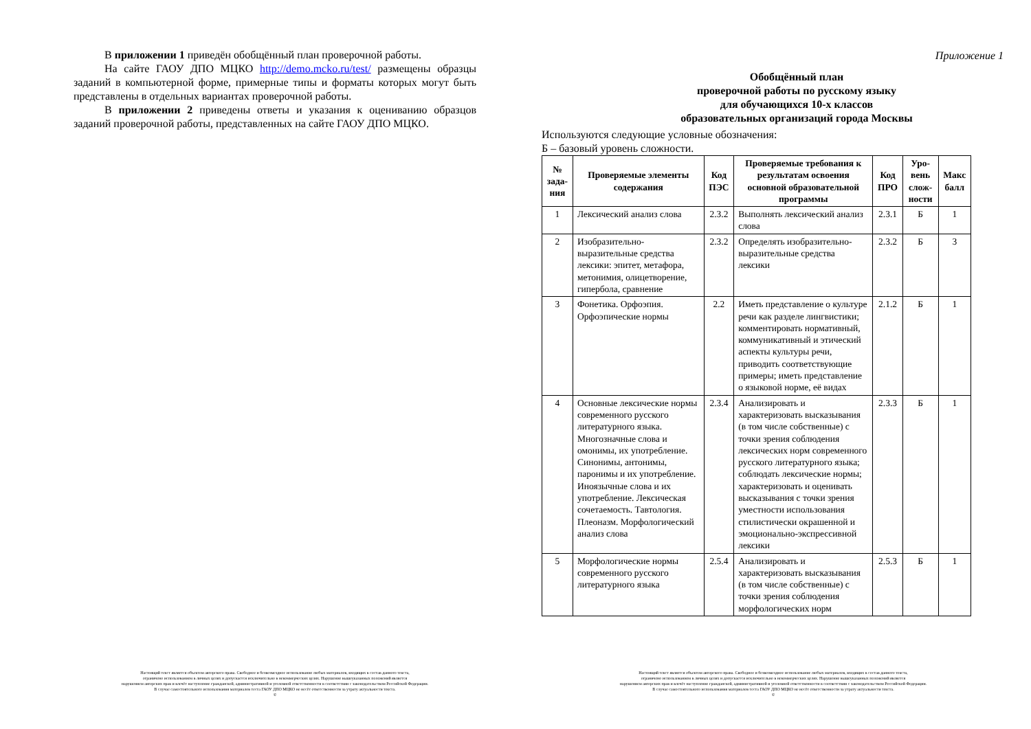В приложении 1 приведён обобщённый план проверочной работы.
На сайте ГАОУ ДПО МЦКО http://demo.mcko.ru/test/ размещены образцы заданий в компьютерной форме, примерные типы и форматы которых могут быть представлены в отдельных вариантах проверочной работы.
В приложении 2 приведены ответы и указания к оцениванию образцов заданий проверочной работы, представленных на сайте ГАОУ ДПО МЦКО.
Настоящий текст является объектом авторского права. Свободное и безвозмездное использование любых материалов, входящих в состав данного текста,
ограничено использованием в личных целях и допускается исключительно в некоммерческих целях. Нарушение вышеуказанных положений является
нарушением авторских прав и влечёт наступление гражданской, административной и уголовной ответственности в соответствии с законодательством Российской Федерации.
В случае самостоятельного использования материалов теста ГАОУ ДПО МЦКО не несёт ответственности за утрату актуальности текста.
©
Приложение 1
Обобщённый план
проверочной работы по русскому языку
для обучающихся 10-х классов
образовательных организаций города Москвы
Используются следующие условные обозначения:
Б – базовый уровень сложности.
| № зада-ния | Проверяемые элементы содержания | Код ПЭС | Проверяемые требования к результатам освоения основной образовательной программы | Код ПРО | Уро-вень слож-ности | Макс балл |
| --- | --- | --- | --- | --- | --- | --- |
| 1 | Лексический анализ слова | 2.3.2 | Выполнять лексический анализ слова | 2.3.1 | Б | 1 |
| 2 | Изобразительно-выразительные средства лексики: эпитет, метафора, метонимия, олицетворение, гипербола, сравнение | 2.3.2 | Определять изобразительно-выразительные средства лексики | 2.3.2 | Б | 3 |
| 3 | Фонетика. Орфоэпия. Орфоэпические нормы | 2.2 | Иметь представление о культуре речи как разделе лингвистики; комментировать нормативный, коммуникативный и этический аспекты культуры речи, приводить соответствующие примеры; иметь представление о языковой норме, её видах | 2.1.2 | Б | 1 |
| 4 | Основные лексические нормы современного русского литературного языка. Многозначные слова и омонимы, их употребление. Синонимы, антонимы, паронимы и их употребление. Иноязычные слова и их употребление. Лексическая сочетаемость. Тавтология. Плеоназм. Морфологический анализ слова | 2.3.4 | Анализировать и характеризовать высказывания (в том числе собственные) с точки зрения соблюдения лексических норм современного русского литературного языка; соблюдать лексические нормы; характеризовать и оценивать высказывания с точки зрения уместности использования стилистически окрашенной и эмоционально-экспрессивной лексики | 2.3.3 | Б | 1 |
| 5 | Морфологические нормы современного русского литературного языка | 2.5.4 | Анализировать и характеризовать высказывания (в том числе собственные) с точки зрения соблюдения морфологических норм | 2.5.3 | Б | 1 |
Настоящий текст является объектом авторского права. Свободное и безвозмездное использование любых материалов, входящих в состав данного текста,
ограничено использованием в личных целях и допускается исключительно в некоммерческих целях. Нарушение вышеуказанных положений является
нарушением авторских прав и влечёт наступление гражданской, административной и уголовной ответственности в соответствии с законодательством Российской Федерации.
В случае самостоятельного использования материалов теста ГАОУ ДПО МЦКО не несёт ответственности за утрату актуальности текста.
©